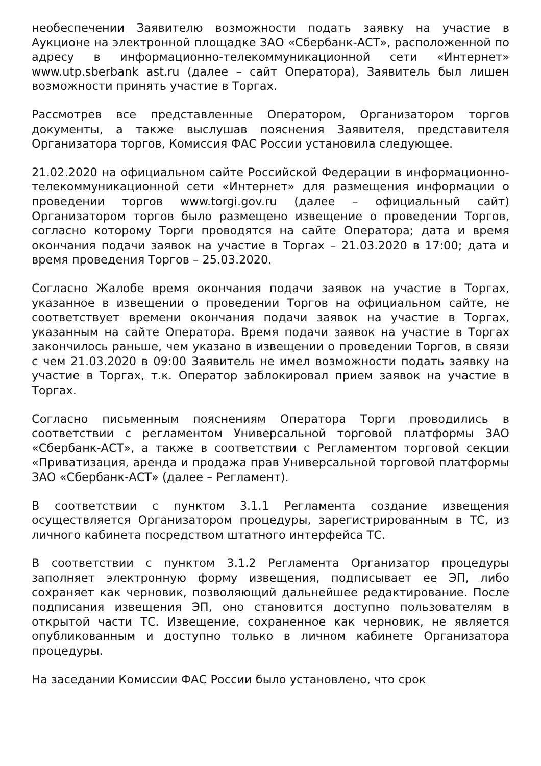необеспечении Заявителю возможности подать заявку на участие в Аукционе на электронной площадке ЗАО «Сбербанк-АСТ», расположенной по адресу в информационно-телекоммуникационной сети «Интернет» www.utp.sberbank ast.ru (далее – сайт Оператора), Заявитель был лишен возможности принять участие в Торгах.
Рассмотрев все представленные Оператором, Организатором торгов документы, а также выслушав пояснения Заявителя, представителя Организатора торгов, Комиссия ФАС России установила следующее.
21.02.2020 на официальном сайте Российской Федерации в информационно-телекоммуникационной сети «Интернет» для размещения информации о проведении торгов www.torgi.gov.ru (далее – официальный сайт) Организатором торгов было размещено извещение о проведении Торгов, согласно которому Торги проводятся на сайте Оператора; дата и время окончания подачи заявок на участие в Торгах – 21.03.2020 в 17:00; дата и время проведения Торгов – 25.03.2020.
Согласно Жалобе время окончания подачи заявок на участие в Торгах, указанное в извещении о проведении Торгов на официальном сайте, не соответствует времени окончания подачи заявок на участие в Торгах, указанным на сайте Оператора. Время подачи заявок на участие в Торгах закончилось раньше, чем указано в извещении о проведении Торгов, в связи с чем 21.03.2020 в 09:00 Заявитель не имел возможности подать заявку на участие в Торгах, т.к. Оператор заблокировал прием заявок на участие в Торгах.
Согласно письменным пояснениям Оператора Торги проводились в соответствии с регламентом Универсальной торговой платформы ЗАО «Сбербанк-АСТ», а также в соответствии с Регламентом торговой секции «Приватизация, аренда и продажа прав Универсальной торговой платформы ЗАО «Сбербанк-АСТ» (далее – Регламент).
В соответствии с пунктом 3.1.1 Регламента создание извещения осуществляется Организатором процедуры, зарегистрированным в ТС, из личного кабинета посредством штатного интерфейса ТС.
В соответствии с пунктом 3.1.2 Регламента Организатор процедуры заполняет электронную форму извещения, подписывает ее ЭП, либо сохраняет как черновик, позволяющий дальнейшее редактирование. После подписания извещения ЭП, оно становится доступно пользователям в открытой части ТС. Извещение, сохраненное как черновик, не является опубликованным и доступно только в личном кабинете Организатора процедуры.
На заседании Комиссии ФАС России было установлено, что срок